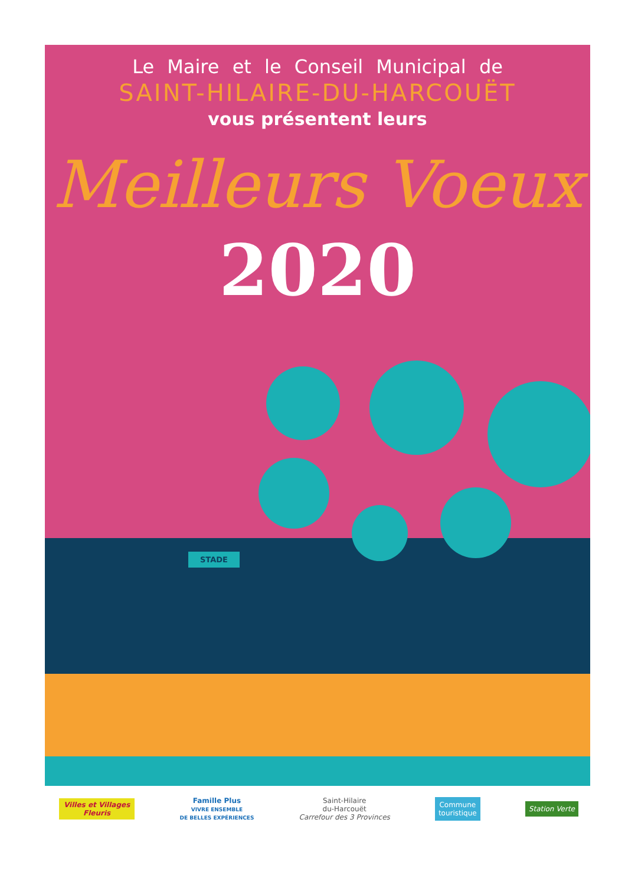STADE
Le Maire et le Conseil Municipal de
SAINT-HILAIRE-DU-HARCOUËT
vous présentent leurs
Meilleurs Voeux
2020
Villes et Villages
Fleuris
Famille Plus
VIVRE ENSEMBLE
DE BELLES EXPÉRIENCES
Saint-Hilaire
du-Harcouët
Carrefour des 3 Provinces
Commune
touristique
Station Verte